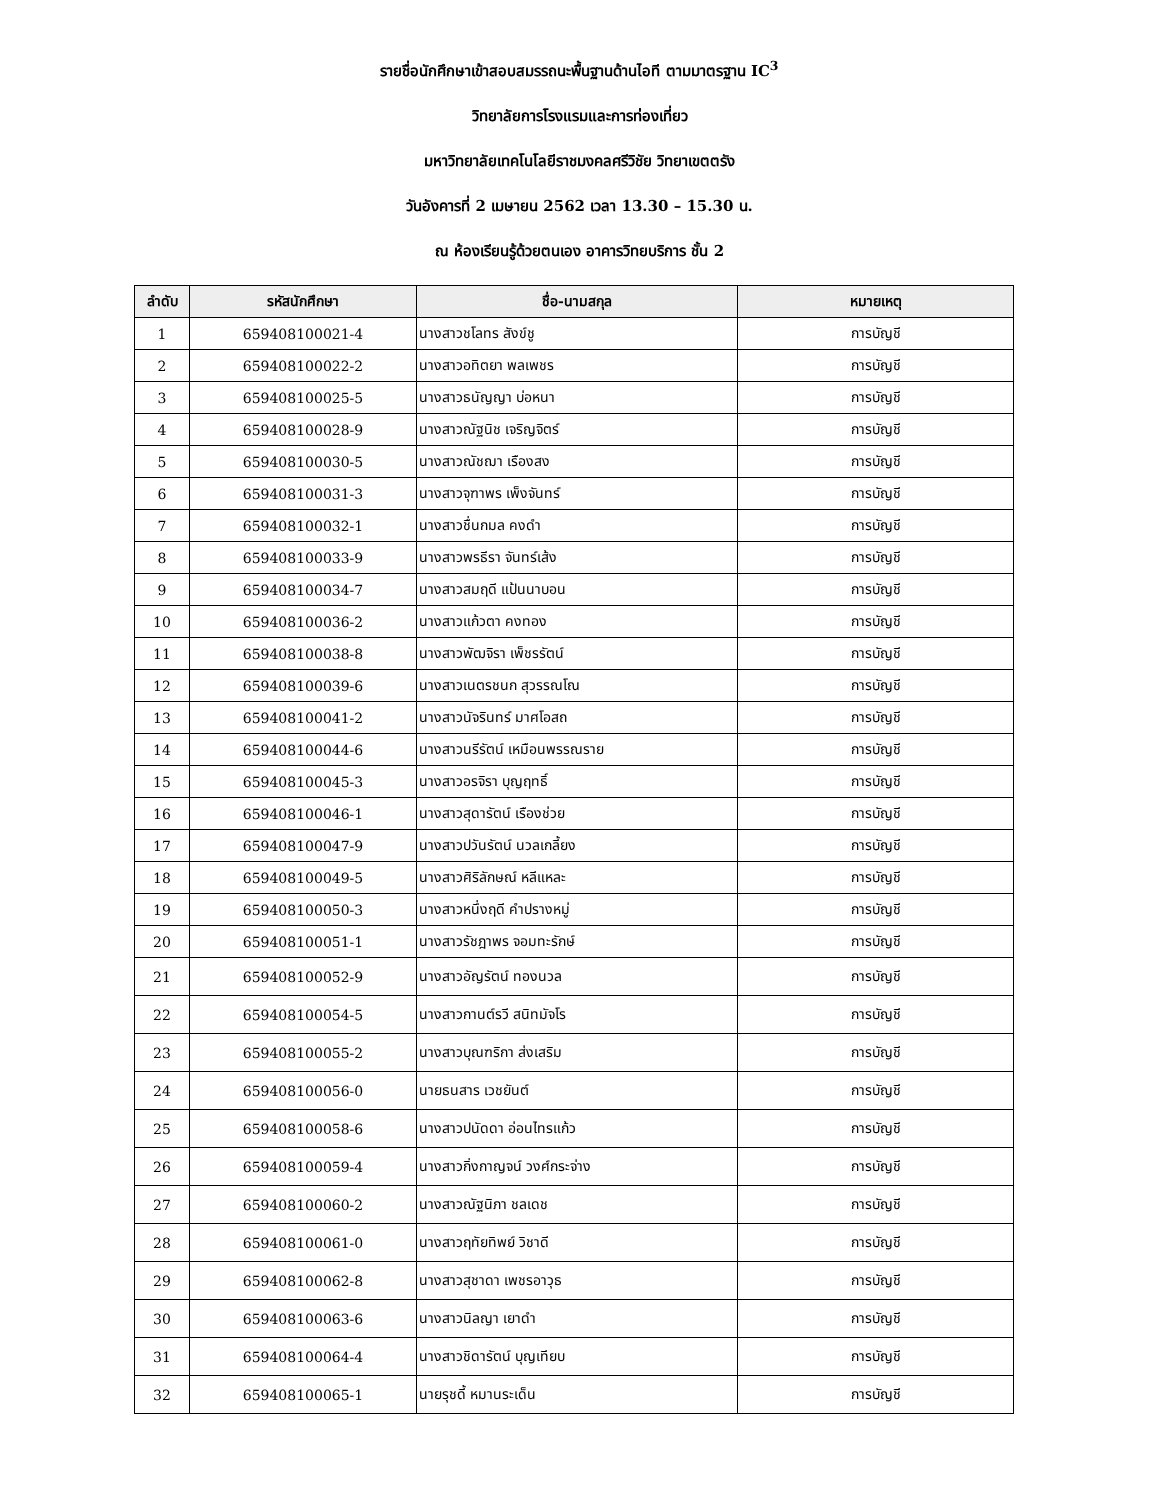รายชื่อนักศึกษาเข้าสอบสมรรถนะพื้นฐานด้านไอที ตามมาตรฐาน IC<sup>3</sup>
วิทยาลัยการโรงแรมและการท่องเที่ยว
มหาวิทยาลัยเทคโนโลยีราชมงคลศรีวิชัย วิทยาเขตตรัง
วันอังคารที่ 2 เมษายน 2562 เวลา 13.30 – 15.30 น.
ณ ห้องเรียนรู้ด้วยตนเอง อาคารวิทยบริการ ชั้น 2
| ลำดับ | รหัสนักศึกษา | ชื่อ-นามสกุล | หมายเหตุ |
| --- | --- | --- | --- |
| 1 | 659408100021-4 | นางสาวชโลทร สังข์ชู | การบัญชี |
| 2 | 659408100022-2 | นางสาวอทิตยา พลเพชร | การบัญชี |
| 3 | 659408100025-5 | นางสาวธนัญญา บ่อหนา | การบัญชี |
| 4 | 659408100028-9 | นางสาวณัฐนิช เจริญจิตร์ | การบัญชี |
| 5 | 659408100030-5 | นางสาวณัชฌา เรืองสง | การบัญชี |
| 6 | 659408100031-3 | นางสาวจุฑาพร เพ็งจันทร์ | การบัญชี |
| 7 | 659408100032-1 | นางสาวชื่นกมล คงดำ | การบัญชี |
| 8 | 659408100033-9 | นางสาวพรธีรา จันทร์เส้ง | การบัญชี |
| 9 | 659408100034-7 | นางสาวสมฤดี แป้นนาบอน | การบัญชี |
| 10 | 659408100036-2 | นางสาวแก้วตา คงทอง | การบัญชี |
| 11 | 659408100038-8 | นางสาวพัฒจิรา เพ็ชรรัตน์ | การบัญชี |
| 12 | 659408100039-6 | นางสาวเนตรชนก สุวรรณโณ | การบัญชี |
| 13 | 659408100041-2 | นางสาวนัจรินทร์ มาศโอสถ | การบัญชี |
| 14 | 659408100044-6 | นางสาวนรีรัตน์ เหมือนพรรณราย | การบัญชี |
| 15 | 659408100045-3 | นางสาวอรจิรา บุญฤทธิ์ | การบัญชี |
| 16 | 659408100046-1 | นางสาวสุดารัตน์ เรืองช่วย | การบัญชี |
| 17 | 659408100047-9 | นางสาวปวันรัตน์ นวลเกลี้ยง | การบัญชี |
| 18 | 659408100049-5 | นางสาวศิริลักษณ์ หลีแหละ | การบัญชี |
| 19 | 659408100050-3 | นางสาวหนึ่งฤดี คำปรางหมู่ | การบัญชี |
| 20 | 659408100051-1 | นางสาวรัชฎาพร จอมทะรักษ์ | การบัญชี |
| 21 | 659408100052-9 | นางสาวอัญรัตน์ ทองนวล | การบัญชี |
| 22 | 659408100054-5 | นางสาวกานต์รวี สนิทมัจโร | การบัญชี |
| 23 | 659408100055-2 | นางสาวบุณฑริกา ส่งเสริม | การบัญชี |
| 24 | 659408100056-0 | นายธนสาร เวชยันต์ | การบัญชี |
| 25 | 659408100058-6 | นางสาวปนัดดา อ่อนไทรแก้ว | การบัญชี |
| 26 | 659408100059-4 | นางสาวกิ่งกาญจน์ วงศ์กระจ่าง | การบัญชี |
| 27 | 659408100060-2 | นางสาวณัฐนิภา ชลเดช | การบัญชี |
| 28 | 659408100061-0 | นางสาวฤทัยทิพย์ วิชาดี | การบัญชี |
| 29 | 659408100062-8 | นางสาวสุชาดา เพชรอาวุธ | การบัญชี |
| 30 | 659408100063-6 | นางสาวนิลญา เยาดำ | การบัญชี |
| 31 | 659408100064-4 | นางสาวชิดารัตน์ บุญเทียบ | การบัญชี |
| 32 | 659408100065-1 | นายรุชดี้ หมานระเด็น | การบัญชี |